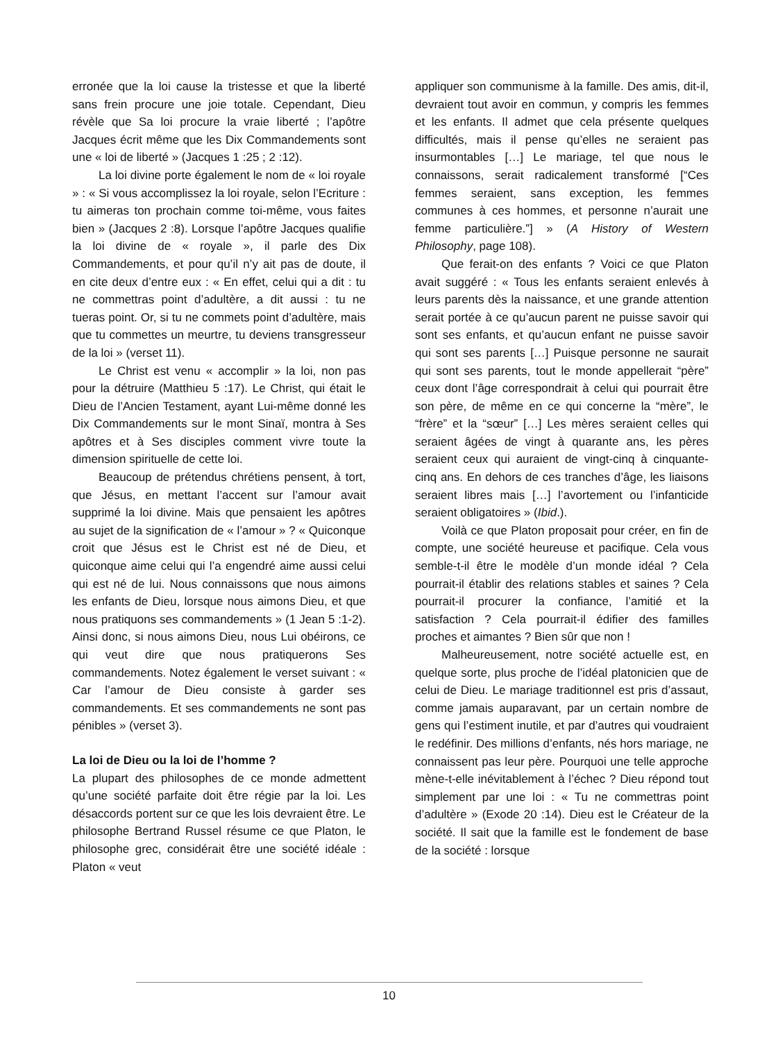erronée que la loi cause la tristesse et que la liberté sans frein procure une joie totale. Cependant, Dieu révèle que Sa loi procure la vraie liberté ; l’apôtre Jacques écrit même que les Dix Commandements sont une « loi de liberté » (Jacques 1 :25 ; 2 :12).
La loi divine porte également le nom de « loi royale » : « Si vous accomplissez la loi royale, selon l’Ecriture : tu aimeras ton prochain comme toi-même, vous faites bien » (Jacques 2 :8). Lorsque l’apôtre Jacques qualifie la loi divine de « royale », il parle des Dix Commandements, et pour qu’il n’y ait pas de doute, il en cite deux d’entre eux : « En effet, celui qui a dit : tu ne commettras point d’adultère, a dit aussi : tu ne tueras point. Or, si tu ne commets point d’adultère, mais que tu commettes un meurtre, tu deviens transgresseur de la loi » (verset 11).
Le Christ est venu « accomplir » la loi, non pas pour la détruire (Matthieu 5 :17). Le Christ, qui était le Dieu de l’Ancien Testament, ayant Lui-même donné les Dix Commandements sur le mont Sinaï, montra à Ses apôtres et à Ses disciples comment vivre toute la dimension spirituelle de cette loi.
Beaucoup de prétendus chrétiens pensent, à tort, que Jésus, en mettant l’accent sur l’amour avait supprimé la loi divine. Mais que pensaient les apôtres au sujet de la signification de « l’amour » ? « Quiconque croit que Jésus est le Christ est né de Dieu, et quiconque aime celui qui l’a engendré aime aussi celui qui est né de lui. Nous connaissons que nous aimons les enfants de Dieu, lorsque nous aimons Dieu, et que nous pratiquons ses commandements » (1 Jean 5 :1-2). Ainsi donc, si nous aimons Dieu, nous Lui obéirons, ce qui veut dire que nous pratiquerons Ses commandements. Notez également le verset suivant : « Car l’amour de Dieu consiste à garder ses commandements. Et ses commandements ne sont pas pénibles » (verset 3).
La loi de Dieu ou la loi de l’homme ?
La plupart des philosophes de ce monde admettent qu’une société parfaite doit être régie par la loi. Les désaccords portent sur ce que les lois devraient être. Le philosophe Bertrand Russel résume ce que Platon, le philosophe grec, considérait être une société idéale : Platon « veut
appliquer son communisme à la famille. Des amis, dit-il, devraient tout avoir en commun, y compris les femmes et les enfants. Il admet que cela présente quelques difficultés, mais il pense qu’elles ne seraient pas insurmontables […] Le mariage, tel que nous le connaissons, serait radicalement transformé [“Ces femmes seraient, sans exception, les femmes communes à ces hommes, et personne n’aurait une femme particulière.”] » (A History of Western Philosophy, page 108).
Que ferait-on des enfants ? Voici ce que Platon avait suggéré : « Tous les enfants seraient enlevés à leurs parents dès la naissance, et une grande attention serait portée à ce qu’aucun parent ne puisse savoir qui sont ses enfants, et qu’aucun enfant ne puisse savoir qui sont ses parents […] Puisque personne ne saurait qui sont ses parents, tout le monde appellerait “père” ceux dont l’âge correspondrait à celui qui pourrait être son père, de même en ce qui concerne la “mère”, le “frère” et la “sœur” […] Les mères seraient celles qui seraient âgées de vingt à quarante ans, les pères seraient ceux qui auraient de vingt-cinq à cinquante-cinq ans. En dehors de ces tranches d’âge, les liaisons seraient libres mais […] l’avortement ou l’infanticide seraient obligatoires » (Ibid.).
Voilà ce que Platon proposait pour créer, en fin de compte, une société heureuse et pacifique. Cela vous semble-t-il être le modèle d’un monde idéal ? Cela pourrait-il établir des relations stables et saines ? Cela pourrait-il procurer la confiance, l’amitié et la satisfaction ? Cela pourrait-il édifier des familles proches et aimantes ? Bien sûr que non !
Malheureusement, notre société actuelle est, en quelque sorte, plus proche de l’idéal platonicien que de celui de Dieu. Le mariage traditionnel est pris d’assaut, comme jamais auparavant, par un certain nombre de gens qui l’estiment inutile, et par d’autres qui voudraient le redéfinir. Des millions d’enfants, nés hors mariage, ne connaissent pas leur père. Pourquoi une telle approche mène-t-elle inévitablement à l’échec ? Dieu répond tout simplement par une loi : « Tu ne commettras point d’adultère » (Exode 20 :14). Dieu est le Créateur de la société. Il sait que la famille est le fondement de base de la société : lorsque
10